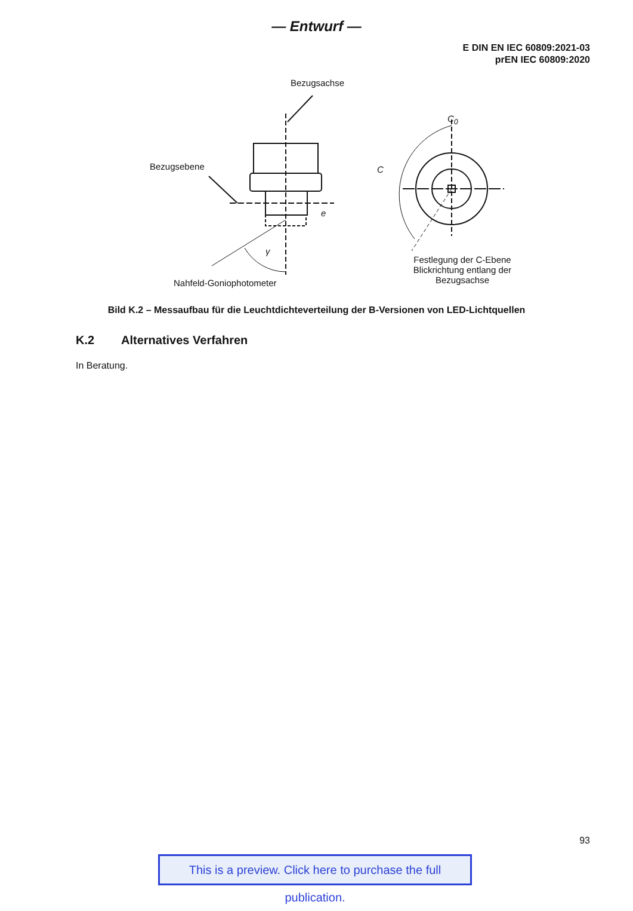— Entwurf —
E DIN EN IEC 60809:2021-03
prEN IEC 60809:2020
Bezugsachse
Bezugsebene
C<sub>0</sub>
C
e
γ
Nahfeld-Goniophotometer
Festlegung der C-Ebene Blickrichtung entlang der Bezugsachse
Bild K.2 – Messaufbau für die Leuchtdichteverteilung der B-Versionen von LED-Lichtquellen
K.2 Alternatives Verfahren
In Beratung.
93
This is a preview. Click here to purchase the full publication.